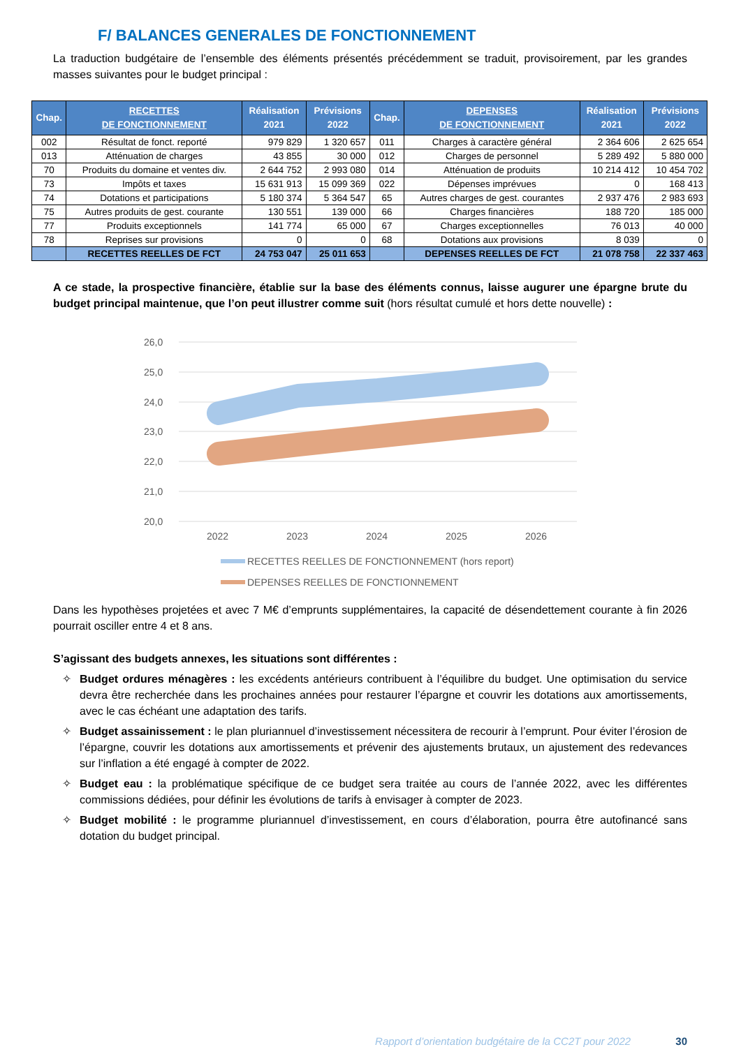F/ BALANCES GENERALES DE FONCTIONNEMENT
La traduction budgétaire de l’ensemble des éléments présentés précédemment se traduit, provisoirement, par les grandes masses suivantes pour le budget principal :
| Chap. | RECETTES DE FONCTIONNEMENT | Réalisation 2021 | Prévisions 2022 | Chap. | DEPENSES DE FONCTIONNEMENT | Réalisation 2021 | Prévisions 2022 |
| --- | --- | --- | --- | --- | --- | --- | --- |
| 002 | Résultat de fonct. reporté | 979 829 | 1 320 657 | 011 | Charges à caractère général | 2 364 606 | 2 625 654 |
| 013 | Atténuation de charges | 43 855 | 30 000 | 012 | Charges de personnel | 5 289 492 | 5 880 000 |
| 70 | Produits du domaine et ventes div. | 2 644 752 | 2 993 080 | 014 | Atténuation de produits | 10 214 412 | 10 454 702 |
| 73 | Impôts et taxes | 15 631 913 | 15 099 369 | 022 | Dépenses imprévues | 0 | 168 413 |
| 74 | Dotations et participations | 5 180 374 | 5 364 547 | 65 | Autres charges de gest. courantes | 2 937 476 | 2 983 693 |
| 75 | Autres produits de gest. courante | 130 551 | 139 000 | 66 | Charges financières | 188 720 | 185 000 |
| 77 | Produits exceptionnels | 141 774 | 65 000 | 67 | Charges exceptionnelles | 76 013 | 40 000 |
| 78 | Reprises sur provisions | 0 | 0 | 68 | Dotations aux provisions | 8 039 | 0 |
| | RECETTES REELLES DE FCT | 24 753 047 | 25 011 653 | | DEPENSES REELLES DE FCT | 21 078 758 | 22 337 463 |
A ce stade, la prospective financière, établie sur la base des éléments connus, laisse augurer une épargne brute du budget principal maintenue, que l’on peut illustrer comme suit (hors résultat cumulé et hors dette nouvelle) :
26,0
25,0
24,0
23,0
22,0
21,0
20,0
2022
2023
2024
2025
2026
RECETTES REELLES DE FONCTIONNEMENT (hors report)
DEPENSES REELLES DE FONCTIONNEMENT
Dans les hypothèses projetées et avec 7 M€ d’emprunts supplémentaires, la capacité de désendettement courante à fin 2026 pourrait osciller entre 4 et 8 ans.
S’agissant des budgets annexes, les situations sont différentes :
✧ Budget ordures ménagères : les excédents antérieurs contribuent à l’équilibre du budget. Une optimisation du service devra être recherchée dans les prochaines années pour restaurer l’épargne et couvrir les dotations aux amortissements, avec le cas échéant une adaptation des tarifs.
✧ Budget assainissement : le plan pluriannuel d’investissement nécessitera de recourir à l’emprunt. Pour éviter l’érosion de l’épargne, couvrir les dotations aux amortissements et prévenir des ajustements brutaux, un ajustement des redevances sur l’inflation a été engagé à compter de 2022.
✧ Budget eau : la problématique spécifique de ce budget sera traitée au cours de l’année 2022, avec les différentes commissions dédiées, pour définir les évolutions de tarifs à envisager à compter de 2023.
✧ Budget mobilité : le programme pluriannuel d’investissement, en cours d’élaboration, pourra être autofinancé sans dotation du budget principal.
Rapport d’orientation budgétaire de la CC2T pour 2022 30